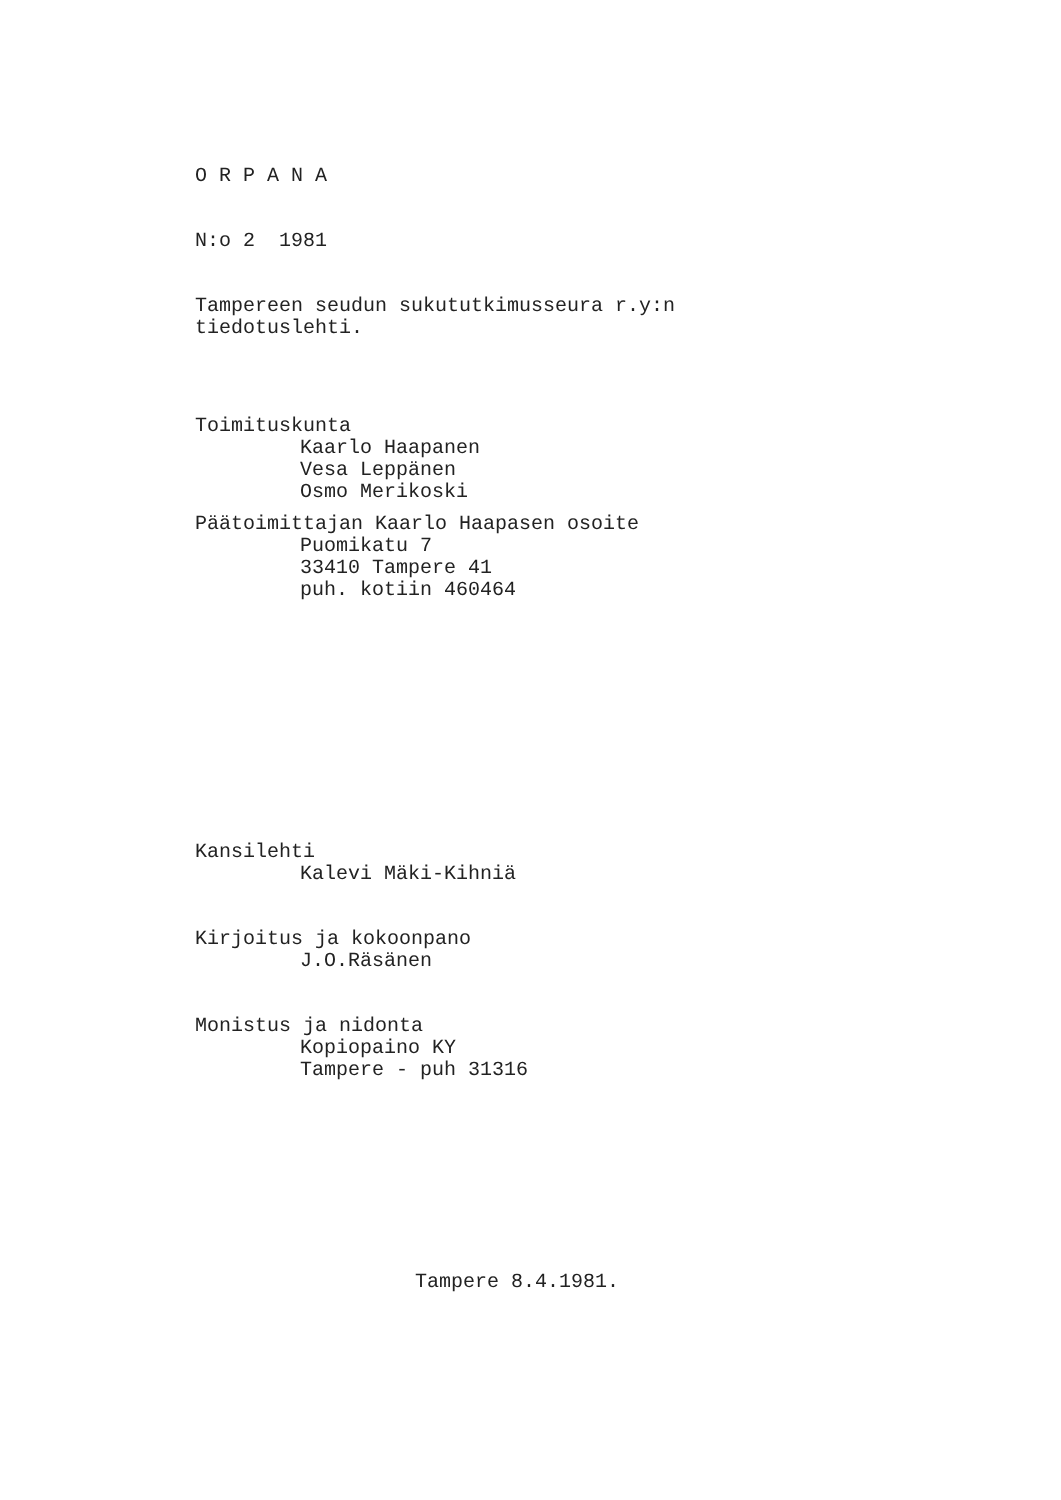O R P A N A
N:o 2 1981
Tampereen seudun sukututkimusseura r.y:n
tiedotuslehti.
Toimituskunta
Kaarlo Haapanen
Vesa Leppänen
Osmo Merikoski
Päätoimittajan Kaarlo Haapasen osoite
Puomikatu 7
33410 Tampere 41
puh. kotiin 460464
Kansilehti
Kalevi Mäki-Kihniä
Kirjoitus ja kokoonpano
J.O.Räsänen
Monistus ja nidonta
Kopiopaino KY
Tampere - puh 31316
Tampere 8.4.1981.